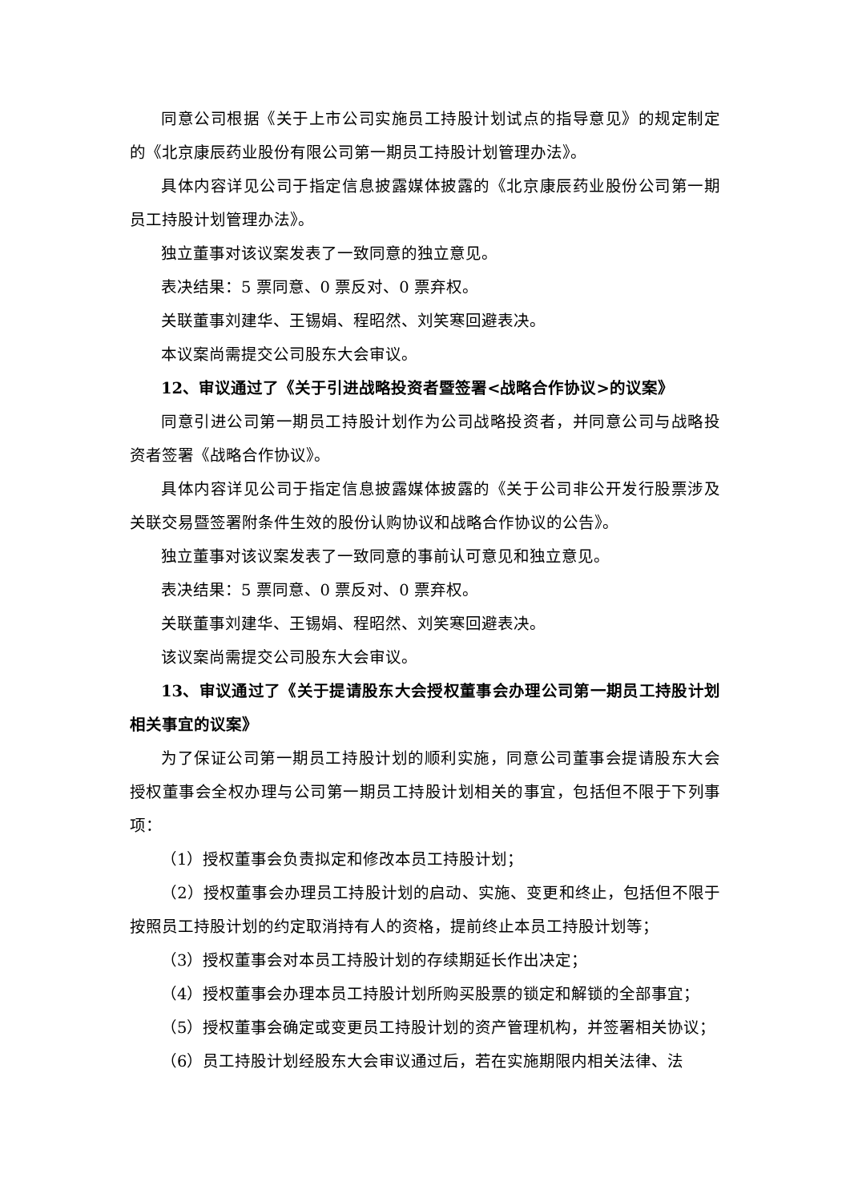同意公司根据《关于上市公司实施员工持股计划试点的指导意见》的规定制定的《北京康辰药业股份有限公司第一期员工持股计划管理办法》。
具体内容详见公司于指定信息披露媒体披露的《北京康辰药业股份公司第一期员工持股计划管理办法》。
独立董事对该议案发表了一致同意的独立意见。
表决结果：5 票同意、0 票反对、0 票弃权。
关联董事刘建华、王锡娟、程昭然、刘笑寒回避表决。
本议案尚需提交公司股东大会审议。
12、审议通过了《关于引进战略投资者暨签署<战略合作协议>的议案》
同意引进公司第一期员工持股计划作为公司战略投资者，并同意公司与战略投资者签署《战略合作协议》。
具体内容详见公司于指定信息披露媒体披露的《关于公司非公开发行股票涉及关联交易暨签署附条件生效的股份认购协议和战略合作协议的公告》。
独立董事对该议案发表了一致同意的事前认可意见和独立意见。
表决结果：5 票同意、0 票反对、0 票弃权。
关联董事刘建华、王锡娟、程昭然、刘笑寒回避表决。
该议案尚需提交公司股东大会审议。
13、审议通过了《关于提请股东大会授权董事会办理公司第一期员工持股计划相关事宜的议案》
为了保证公司第一期员工持股计划的顺利实施，同意公司董事会提请股东大会授权董事会全权办理与公司第一期员工持股计划相关的事宜，包括但不限于下列事项：
（1）授权董事会负责拟定和修改本员工持股计划；
（2）授权董事会办理员工持股计划的启动、实施、变更和终止，包括但不限于按照员工持股计划的约定取消持有人的资格，提前终止本员工持股计划等；
（3）授权董事会对本员工持股计划的存续期延长作出决定；
（4）授权董事会办理本员工持股计划所购买股票的锁定和解锁的全部事宜；
（5）授权董事会确定或变更员工持股计划的资产管理机构，并签署相关协议；
（6）员工持股计划经股东大会审议通过后，若在实施期限内相关法律、法